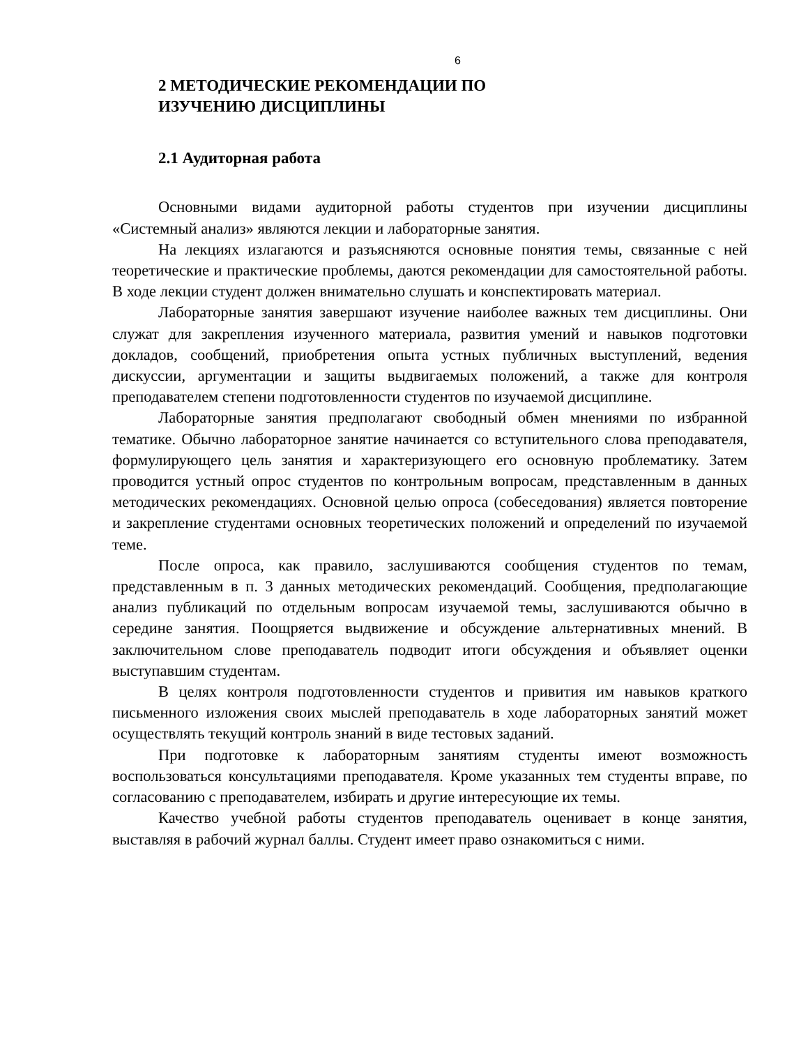6
2 МЕТОДИЧЕСКИЕ РЕКОМЕНДАЦИИ ПО
ИЗУЧЕНИЮ ДИСЦИПЛИНЫ
2.1 Аудиторная работа
Основными видами аудиторной работы студентов при изучении дисциплины «Системный анализ» являются лекции и лабораторные занятия.
На лекциях излагаются и разъясняются основные понятия темы, связанные с ней теоретические и практические проблемы, даются рекомендации для самостоятельной работы. В ходе лекции студент должен внимательно слушать и конспектировать материал.
Лабораторные занятия завершают изучение наиболее важных тем дисциплины. Они служат для закрепления изученного материала, развития умений и навыков подготовки докладов, сообщений, приобретения опыта устных публичных выступлений, ведения дискуссии, аргументации и защиты выдвигаемых положений, а также для контроля преподавателем степени подготовленности студентов по изучаемой дисциплине.
Лабораторные занятия предполагают свободный обмен мнениями по избранной тематике. Обычно лабораторное занятие начинается со вступительного слова преподавателя, формулирующего цель занятия и характеризующего его основную проблематику. Затем проводится устный опрос студентов по контрольным вопросам, представленным в данных методических рекомендациях. Основной целью опроса (собеседования) является повторение и закрепление студентами основных теоретических положений и определений по изучаемой теме.
После опроса, как правило, заслушиваются сообщения студентов по темам, представленным в п. 3 данных методических рекомендаций. Сообщения, предполагающие анализ публикаций по отдельным вопросам изучаемой темы, заслушиваются обычно в середине занятия. Поощряется выдвижение и обсуждение альтернативных мнений. В заключительном слове преподаватель подводит итоги обсуждения и объявляет оценки выступавшим студентам.
В целях контроля подготовленности студентов и привития им навыков краткого письменного изложения своих мыслей преподаватель в ходе лабораторных занятий может осуществлять текущий контроль знаний в виде тестовых заданий.
При подготовке к лабораторным занятиям студенты имеют возможность воспользоваться консультациями преподавателя. Кроме указанных тем студенты вправе, по согласованию с преподавателем, избирать и другие интересующие их темы.
Качество учебной работы студентов преподаватель оценивает в конце занятия, выставляя в рабочий журнал баллы. Студент имеет право ознакомиться с ними.